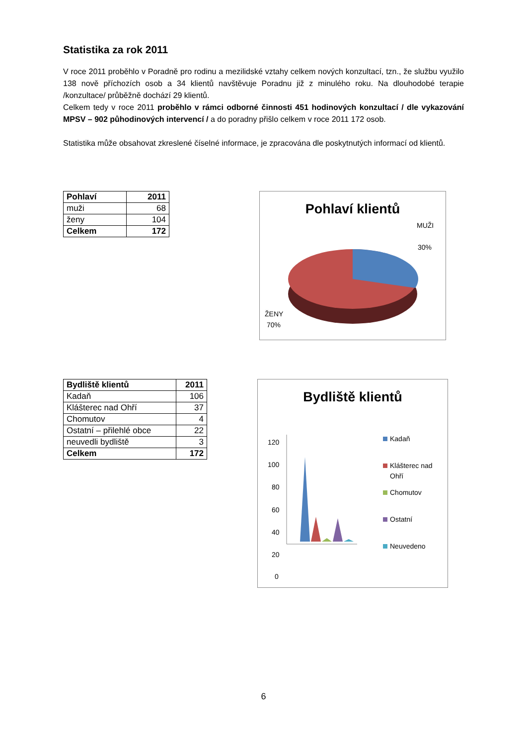Statistika za rok 2011
V roce 2011 proběhlo v Poradně pro rodinu a mezilidské vztahy celkem nových konzultací, tzn., že službu využilo 138 nově příchozích osob a 34 klientů navštěvuje Poradnu již z minulého roku. Na dlouhodobé terapie /konzultace/ průběžně dochází 29 klientů.
Celkem tedy v roce 2011 proběhlo v rámci odborné činnosti 451 hodinových konzultací / dle vykazování MPSV – 902 půhodinových intervencí / a do poradny přišlo celkem v roce 2011 172 osob.
Statistika může obsahovat zkreslené číselné informace, je zpracována dle poskytnutých informací od klientů.
| Pohlaví | 2011 |
| --- | --- |
| muži | 68 |
| ženy | 104 |
| Celkem | 172 |
Pohlaví klientů
MUŽI
30%
ŽENY
70%
| Bydliště klientů | 2011 |
| --- | --- |
| Kadaň | 106 |
| Klášterec nad Ohří | 37 |
| Chomutov | 4 |
| Ostatní – přilehlé obce | 22 |
| neuvedli bydliště | 3 |
| Celkem | 172 |
Bydliště klientů
120
100
80
60
40
20
0
Kadaň
Klášterec nad
Ohří
Chomutov
Ostatní
Neuvedeno
6